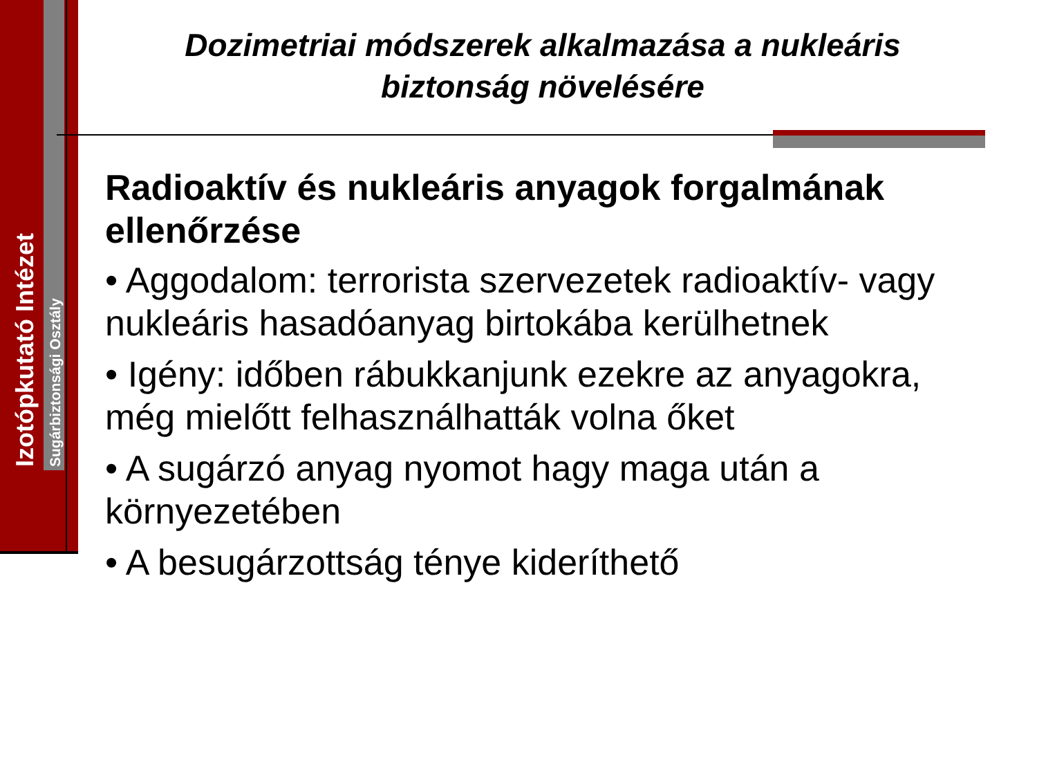Izotópkutató Intézet Sugárbiztonsági Osztály
Dozimetriai módszerek alkalmazása a nukleáris biztonság növelésére
Radioaktív és nukleáris anyagok forgalmának ellenőrzése
• Aggodalom: terrorista szervezetek radioaktív- vagy nukleáris hasadóanyag birtokába kerülhetnek
• Igény: időben rábukkanjunk ezekre az anyagokra, még mielőtt felhasználhatták volna őket
• A sugárzó anyag nyomot hagy maga után a környezetében
• A besugárzottság ténye kideríthető